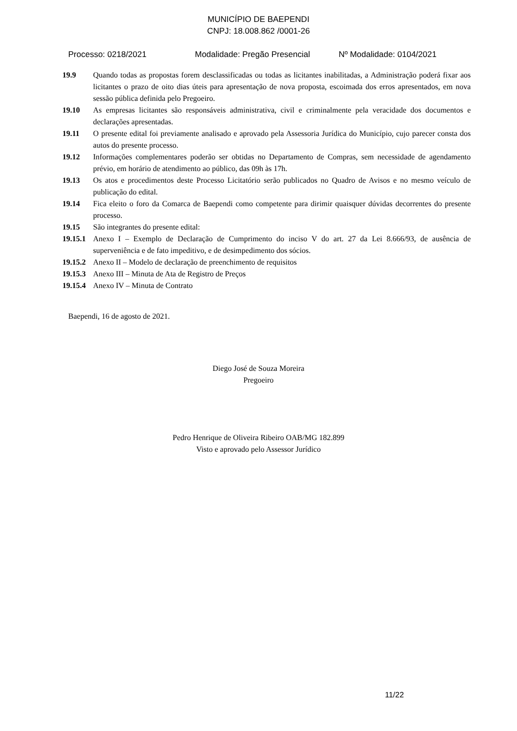MUNICÍPIO DE BAEPENDI
CNPJ: 18.008.862 /0001-26
Processo: 0218/2021 Modalidade: Pregão Presencial Nº Modalidade: 0104/2021
19.9 Quando todas as propostas forem desclassificadas ou todas as licitantes inabilitadas, a Administração poderá fixar aos licitantes o prazo de oito dias úteis para apresentação de nova proposta, escoimada dos erros apresentados, em nova sessão pública definida pelo Pregoeiro.
19.10 As empresas licitantes são responsáveis administrativa, civil e criminalmente pela veracidade dos documentos e declarações apresentadas.
19.11 O presente edital foi previamente analisado e aprovado pela Assessoria Jurídica do Município, cujo parecer consta dos autos do presente processo.
19.12 Informações complementares poderão ser obtidas no Departamento de Compras, sem necessidade de agendamento prévio, em horário de atendimento ao público, das 09h às 17h.
19.13 Os atos e procedimentos deste Processo Licitatório serão publicados no Quadro de Avisos e no mesmo veículo de publicação do edital.
19.14 Fica eleito o foro da Comarca de Baependi como competente para dirimir quaisquer dúvidas decorrentes do presente processo.
19.15 São integrantes do presente edital:
19.15.1
Anexo I – Exemplo de Declaração de Cumprimento do inciso V do art. 27 da Lei 8.666/93, de ausência de superveniência e de fato impeditivo, e de desimpedimento dos sócios.
19.15.2
Anexo II – Modelo de declaração de preenchimento de requisitos
19.15.3
Anexo III – Minuta de Ata de Registro de Preços
19.15.4
Anexo IV – Minuta de Contrato
Baependi, 16 de agosto de 2021.
Diego José de Souza Moreira
Pregoeiro
Pedro Henrique de Oliveira Ribeiro OAB/MG 182.899
Visto e aprovado pelo Assessor Jurídico
11/22